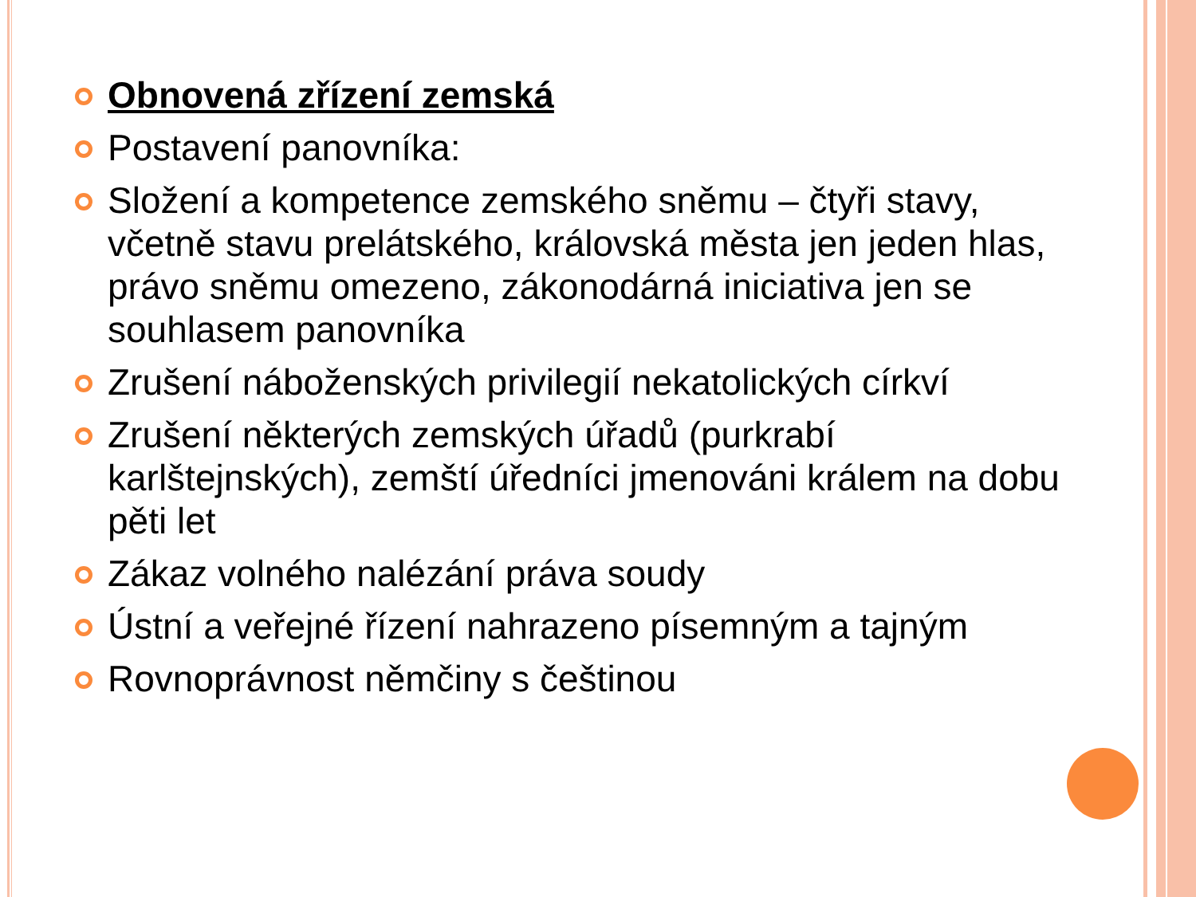Obnovená zřízení zemská
Postavení panovníka:
Složení a kompetence zemského sněmu – čtyři stavy, včetně stavu prelátského, královská města jen jeden hlas, právo sněmu omezeno, zákonodárná iniciativa jen se souhlasem panovníka
Zrušení náboženských privilegií nekatolických církví
Zrušení některých zemských úřadů (purkrabí karlštejnských), zemští úředníci jmenováni králem na dobu pěti let
Zákaz volného nalézání práva soudy
Ústní a veřejné řízení nahrazeno písemným a tajným
Rovnoprávnost němčiny s češtinou